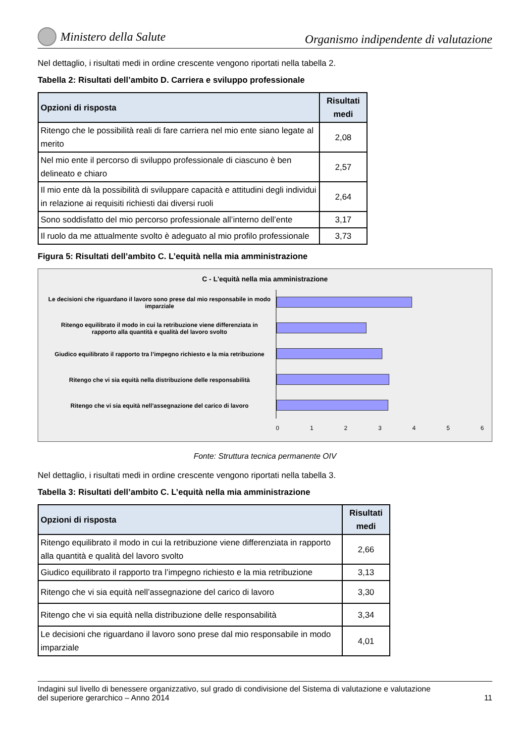Ministero della Salute
Organismo indipendente di valutazione
Nel dettaglio, i risultati medi in ordine crescente vengono riportati nella tabella 2.
Tabella 2: Risultati dell’ambito D. Carriera e sviluppo professionale
| Opzioni di risposta | Risultati medi |
| --- | --- |
| Ritengo che le possibilità reali di fare carriera nel mio ente siano legate al merito | 2,08 |
| Nel mio ente il percorso di sviluppo professionale di ciascuno è ben delineato e chiaro | 2,57 |
| Il mio ente dà la possibilità di sviluppare capacità e attitudini degli individui in relazione ai requisiti richiesti dai diversi ruoli | 2,64 |
| Sono soddisfatto del mio percorso professionale all’interno dell’ente | 3,17 |
| Il ruolo da me attualmente svolto è adeguato al mio profilo professionale | 3,73 |
Figura 5: Risultati dell’ambito C. L’equità nella mia amministrazione
C - L'equità nella mia amministrazione
Le decisioni che riguardano il lavoro sono prese dal mio responsabile in modo imparziale
Ritengo equilibrato il modo in cui la retribuzione viene differenziata in rapporto alla quantità e qualità del lavoro svolto
Giudico equilibrato il rapporto tra l’impegno richiesto e la mia retribuzione
Ritengo che vi sia equità nella distribuzione delle responsabilità
Ritengo che vi sia equità nell’assegnazione del carico di lavoro
0 1 2 3 4 5 6
Fonte: Struttura tecnica permanente OIV
Nel dettaglio, i risultati medi in ordine crescente vengono riportati nella tabella 3.
Tabella 3: Risultati dell’ambito C. L’equità nella mia amministrazione
| Opzioni di risposta | Risultati medi |
| --- | --- |
| Ritengo equilibrato il modo in cui la retribuzione viene differenziata in rapporto alla quantità e qualità del lavoro svolto | 2,66 |
| Giudico equilibrato il rapporto tra l’impegno richiesto e la mia retribuzione | 3,13 |
| Ritengo che vi sia equità nell’assegnazione del carico di lavoro | 3,30 |
| Ritengo che vi sia equità nella distribuzione delle responsabilità | 3,34 |
| Le decisioni che riguardano il lavoro sono prese dal mio responsabile in modo imparziale | 4,01 |
Indagini sul livello di benessere organizzativo, sul grado di condivisione del Sistema di valutazione e valutazione
del superiore gerarchico – Anno 2014 11